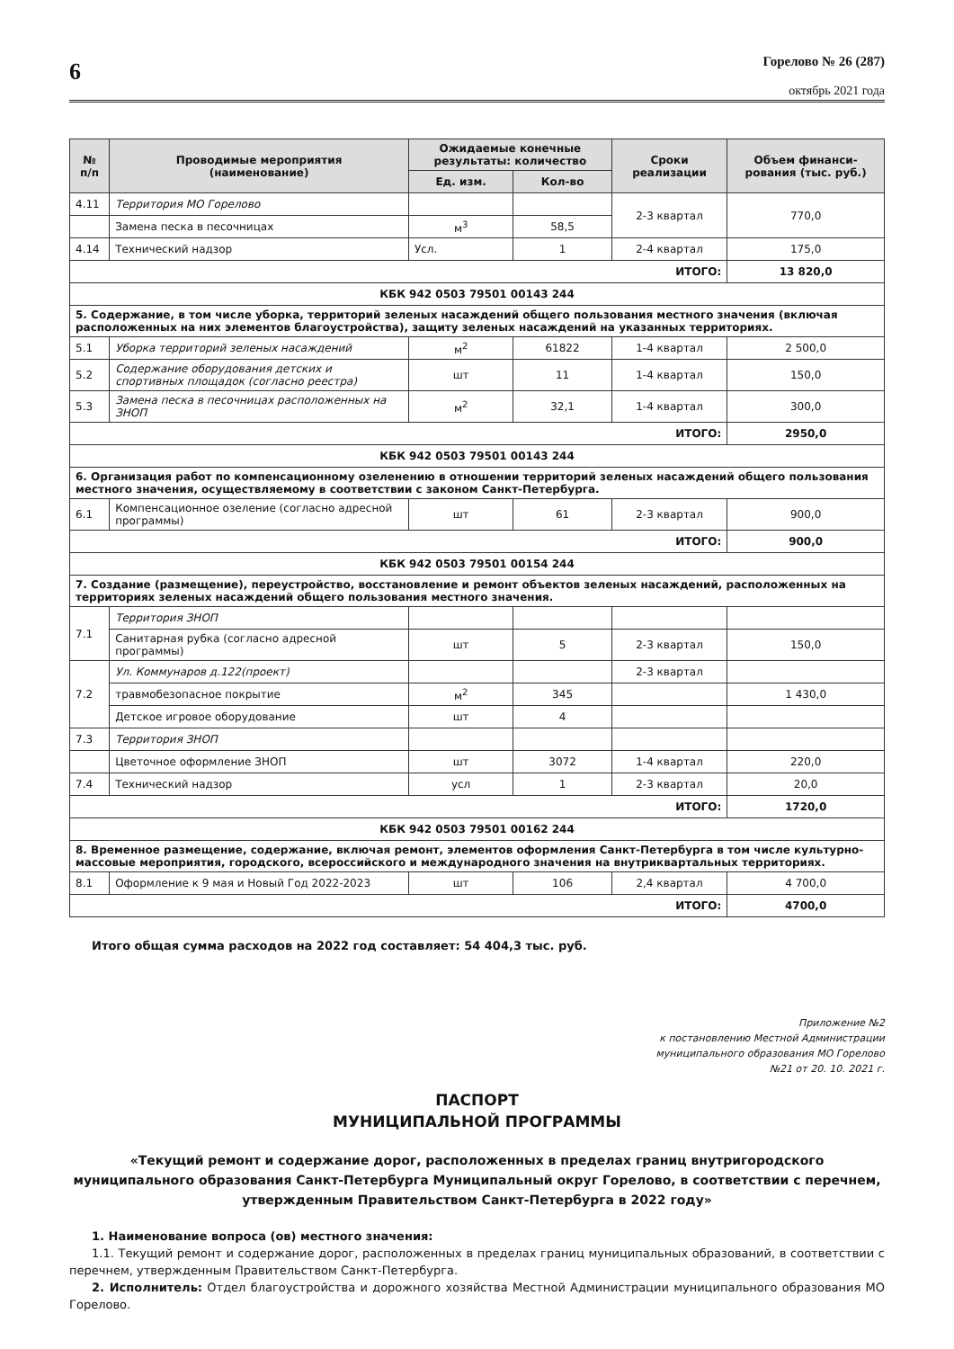6
Горелово № 26 (287)
октябрь 2021 года
| № п/п | Проводимые мероприятия (наименование) | Ожидаемые конечные результаты: количество | | Сроки реализации | Объем финанси-рования (тыс. руб.) |
| --- | --- | --- | --- | --- | --- |
| | | Ед. изм. | Кол-во | | |
| 4.11 | Территория МО Горелово | | | 2-3 квартал | 770,0 |
| | Замена песка в песочницах | м<sup>3</sup> | 58,5 | | |
| 4.14 | Технический надзор | Усл. | 1 | 2-4 квартал | 175,0 |
| ИТОГО: | | | | | 13 820,0 |
| КБК 942 0503 79501 00143 244 | | | | | |
| 5. Содержание, в том числе уборка, территорий зеленых насаждений общего пользования местного значения (включая расположенных на них элементов благоустройства), защиту зеленых насаждений на указанных территориях. | | | | | |
| 5.1 | Уборка территорий зеленых насаждений | м<sup>2</sup> | 61822 | 1-4 квартал | 2 500,0 |
| 5.2 | Содержание оборудования детских и спортивных площадок (согласно реестра) | шт | 11 | 1-4 квартал | 150,0 |
| 5.3 | Замена песка в песочницах расположенных на ЗНОП | м<sup>2</sup> | 32,1 | 1-4 квартал | 300,0 |
| ИТОГО: | | | | | 2950,0 |
| КБК 942 0503 79501 00143 244 | | | | | |
| 6. Организация работ по компенсационному озеленению в отношении территорий зеленых насаждений общего пользования местного значения, осуществляемому в соответствии с законом Санкт-Петербурга. | | | | | |
| 6.1 | Компенсационное озеление (согласно адресной программы) | шт | 61 | 2-3 квартал | 900,0 |
| ИТОГО: | | | | | 900,0 |
| КБК 942 0503 79501 00154 244 | | | | | |
| 7. Создание (размещение), переустройство, восстановление и ремонт объектов зеленых насаждений, расположенных на территориях зеленых насаждений общего пользования местного значения. | | | | | |
| 7.1 | Территория ЗНОП | | | | |
| | Санитарная рубка (согласно адресной программы) | шт | 5 | 2-3 квартал | 150,0 |
| 7.2 | Ул. Коммунаров д.122(проект) | | | 2-3 квартал | |
| | травмобезопасное покрытие | м<sup>2</sup> | 345 | | 1 430,0 |
| | Детское игровое оборудование | шт | 4 | | |
| 7.3 | Территория ЗНОП | | | | |
| | Цветочное оформление ЗНОП | шт | 3072 | 1-4 квартал | 220,0 |
| 7.4 | Технический надзор | усл | 1 | 2-3 квартал | 20,0 |
| ИТОГО: | | | | | 1720,0 |
| КБК 942 0503 79501 00162 244 | | | | | |
| 8. Временное размещение, содержание, включая ремонт, элементов оформления Санкт-Петербурга в том числе культурно-массовые мероприятия, городского, всероссийского и международного значения на внутриквартальных территориях. | | | | | |
| 8.1 | Оформление к 9 мая и Новый Год 2022-2023 | шт | 106 | 2,4 квартал | 4 700,0 |
| ИТОГО: | | | | | 4700,0 |
Итого общая сумма расходов на 2022 год составляет: 54 404,3 тыс. руб.
Приложение №2
к постановлению Местной Администрации
муниципального образования МО Горелово
№21 от 20. 10. 2021 г.
ПАСПОРТ
МУНИЦИПАЛЬНОЙ ПРОГРАММЫ
«Текущий ремонт и содержание дорог, расположенных в пределах границ внутригородского муниципального образования Санкт-Петербурга Муниципальный округ Горелово, в соответствии с перечнем, утвержденным Правительством Санкт-Петербурга в 2022 году»
1. Наименование вопроса (ов) местного значения:
1.1. Текущий ремонт и содержание дорог, расположенных в пределах границ муниципальных образований, в соответствии с перечнем, утвержденным Правительством Санкт-Петербурга.
2. Исполнитель: Отдел благоустройства и дорожного хозяйства Местной Администрации муниципального образования МО Горелово.